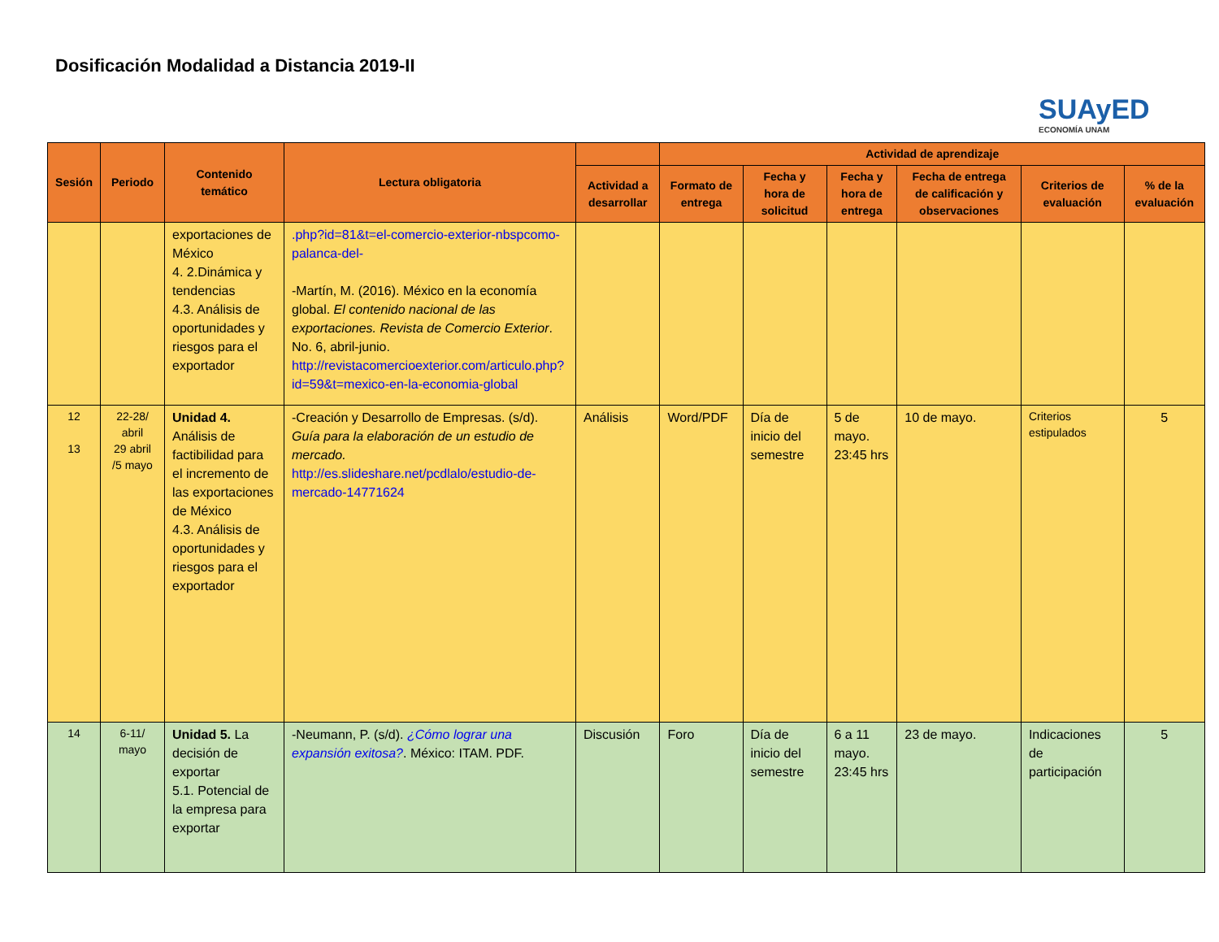Dosificación Modalidad a Distancia 2019-II
SUAyED
ECONOMÍA UNAM
| Sesión | Periodo | Contenido temático | Lectura obligatoria | | Actividad de aprendizaje | | | | | |
| --- | --- | --- | --- | --- | --- | --- | --- | --- | --- | --- |
| | | | | Actividad a desarrollar | Formato de entrega | Fecha y hora de solicitud | Fecha y hora de entrega | Fecha de entrega de calificación y observaciones | Criterios de evaluación | % de la evaluación |
| | | exportaciones de México 4. 2.Dinámica y tendencias 4.3. Análisis de oportunidades y riesgos para el exportador | .php?id=81&t=el-comercio-exterior-nbspcomo-palanca-del- -Martín, M. (2016). México en la economía global. El contenido nacional de las exportaciones. Revista de Comercio Exterior . No. 6, abril-junio. http://revistacomercioexterior.com/articulo.php?id=59&t=mexico-en-la-economia-global | | | | | | | |
| 12 13 | 22-28/ abril 29 abril /5 mayo | Unidad 4. Análisis de factibilidad para el incremento de las exportaciones de México 4.3. Análisis de oportunidades y riesgos para el exportador | -Creación y Desarrollo de Empresas. (s/d). Guía para la elaboración de un estudio de mercado. http://es.slideshare.net/pcdlalo/estudio-de-mercado-14771624 | Análisis | Word/PDF | Día de inicio del semestre | 5 de mayo. 23:45 hrs | 10 de mayo. | Criterios estipulados | 5 |
| 14 | 6-11/ mayo | Unidad 5. La decisión de exportar 5.1. Potencial de la empresa para exportar | -Neumann, P. (s/d). ¿Cómo lograr una expansión exitosa? . México: ITAM. PDF. | Discusión | Foro | Día de inicio del semestre | 6 a 11 mayo. 23:45 hrs | 23 de mayo. | Indicaciones de participación | 5 |